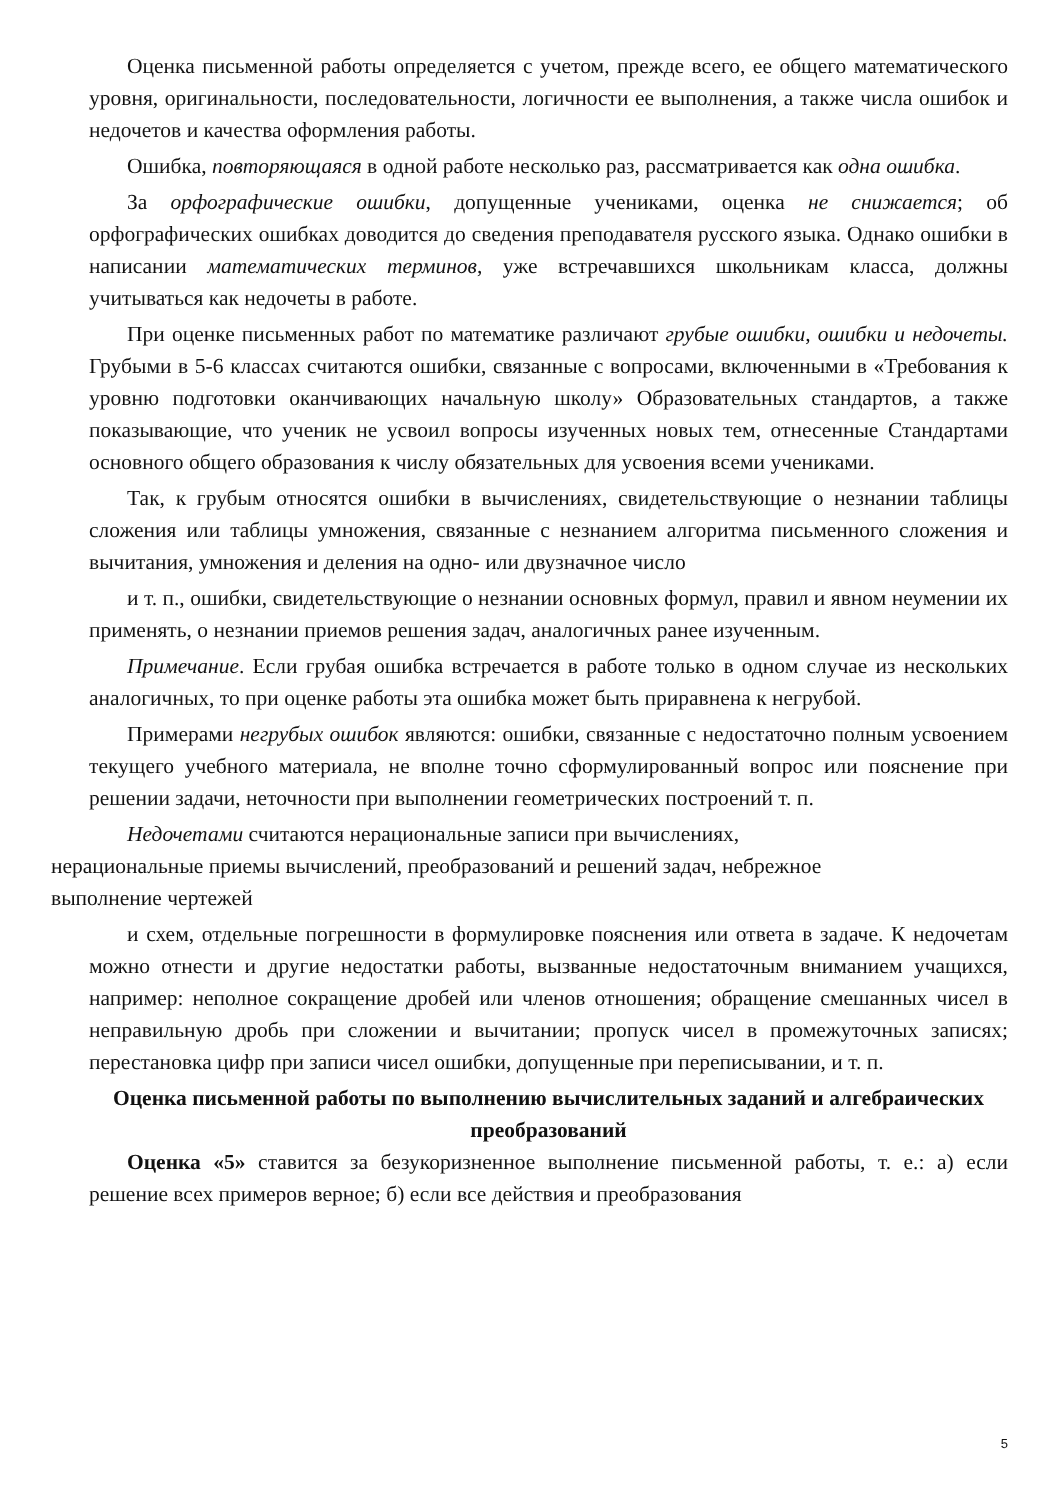Оценка письменной работы определяется с учетом, прежде всего, ее общего математического уровня, оригинальности, последовательности, логичности ее выполнения, а также числа ошибок и недочетов и качества оформления работы.
Ошибка, повторяющаяся в одной работе несколько раз, рассматривается как одна ошибка.
За орфографические ошибки, допущенные учениками, оценка не снижается; об орфографических ошибках доводится до сведения преподавателя русского языка. Однако ошибки в написании математических терминов, уже встречавшихся школьникам класса, должны учитываться как недочеты в работе.
При оценке письменных работ по математике различают грубые ошибки, ошибки и недочеты. Грубыми в 5-6 классах считаются ошибки, связанные с вопросами, включенными в «Требования к уровню подготовки оканчивающих начальную школу» Образовательных стандартов, а также показывающие, что ученик не усвоил вопросы изученных новых тем, отнесенные Стандартами основного общего образования к числу обязательных для усвоения всеми учениками.
Так, к грубым относятся ошибки в вычислениях, свидетельствующие о незнании таблицы сложения или таблицы умножения, связанные с незнанием алгоритма письменного сложения и вычитания, умножения и деления на одно- или двузначное число
и т. п., ошибки, свидетельствующие о незнании основных формул, правил и явном неумении их применять, о незнании приемов решения задач, аналогичных ранее изученным.
Примечание. Если грубая ошибка встречается в работе только в одном случае из нескольких аналогичных, то при оценке работы эта ошибка может быть приравнена к негрубой.
Примерами негрубых ошибок являются: ошибки, связанные с недостаточно полным усвоением текущего учебного материала, не вполне точно сформулированный вопрос или пояснение при решении задачи, неточности при выполнении геометрических построений т. п.
Недочетами считаются нерациональные записи при вычислениях,
нерациональные приемы вычислений, преобразований и решений задач, небрежное
выполнение чертежей
и схем, отдельные погрешности в формулировке пояснения или ответа в задаче. К недочетам можно отнести и другие недостатки работы, вызванные недостаточным вниманием учащихся, например: неполное сокращение дробей или членов отношения; обращение смешанных чисел в неправильную дробь при сложении и вычитании; пропуск чисел в промежуточных записях; перестановка цифр при записи чисел ошибки, допущенные при переписывании, и т. п.
Оценка письменной работы по выполнению вычислительных заданий и алгебраических преобразований
Оценка «5» ставится за безукоризненное выполнение письменной работы, т. е.: а) если решение всех примеров верное; б) если все действия и преобразования
5